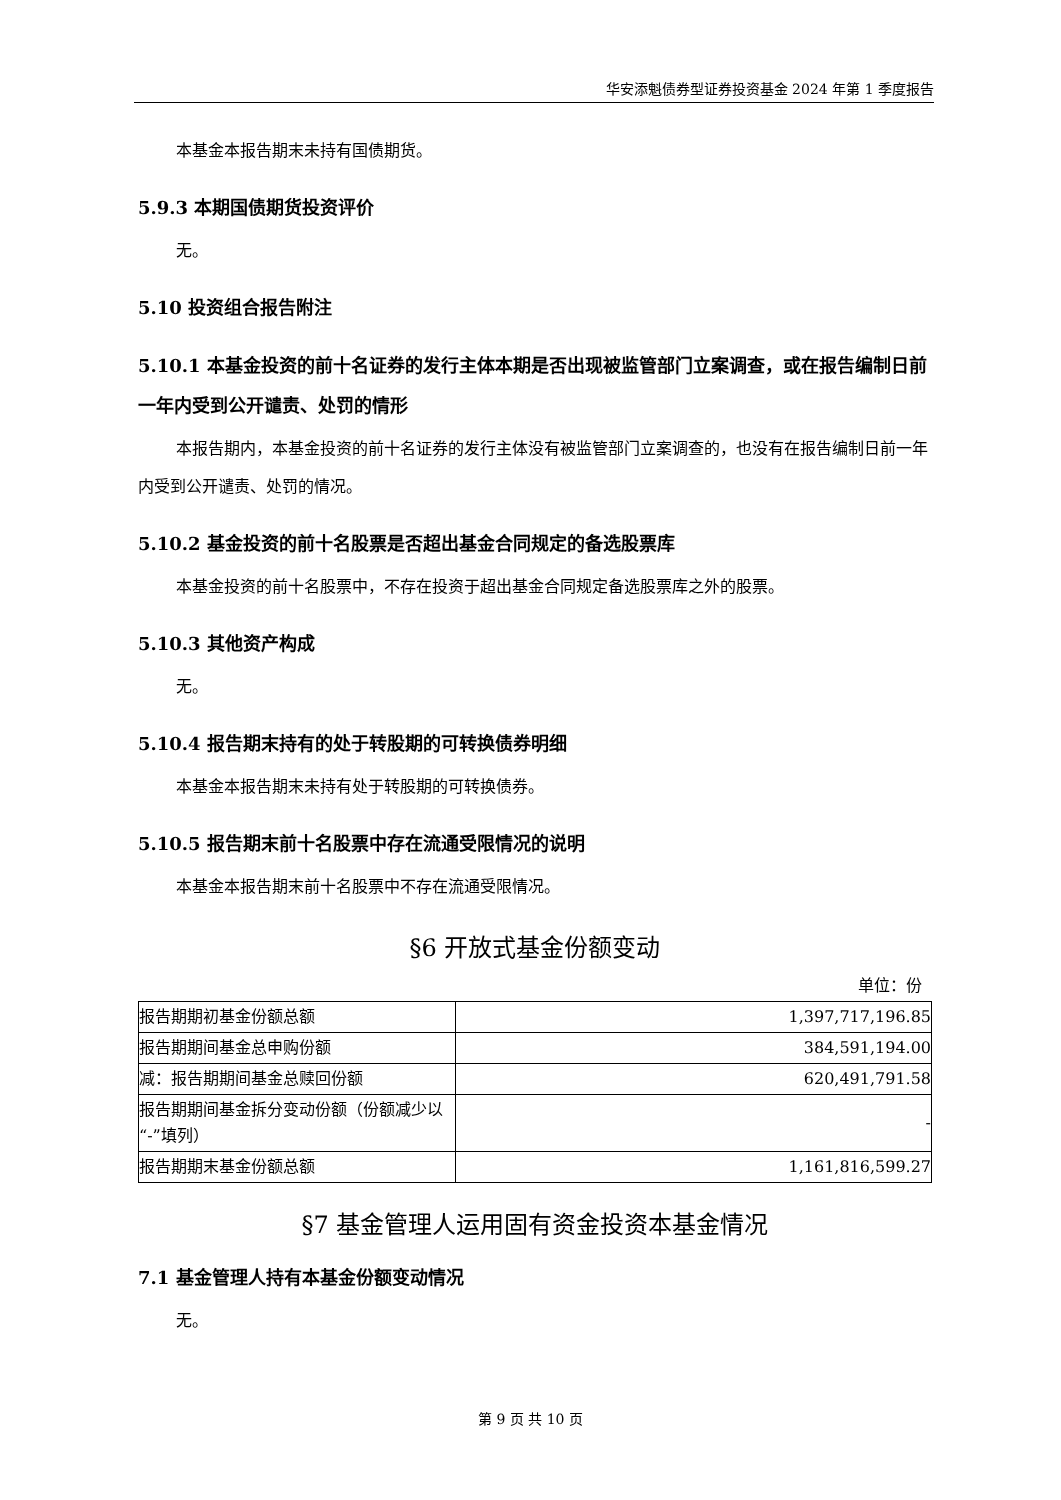华安添魁债券型证券投资基金 2024 年第 1 季度报告
本基金本报告期末未持有国债期货。
5.9.3 本期国债期货投资评价
无。
5.10 投资组合报告附注
5.10.1 本基金投资的前十名证券的发行主体本期是否出现被监管部门立案调查，或在报告编制日前一年内受到公开谴责、处罚的情形
本报告期内，本基金投资的前十名证券的发行主体没有被监管部门立案调查的，也没有在报告编制日前一年内受到公开谴责、处罚的情况。
5.10.2 基金投资的前十名股票是否超出基金合同规定的备选股票库
本基金投资的前十名股票中，不存在投资于超出基金合同规定备选股票库之外的股票。
5.10.3 其他资产构成
无。
5.10.4 报告期末持有的处于转股期的可转换债券明细
本基金本报告期末未持有处于转股期的可转换债券。
5.10.5 报告期末前十名股票中存在流通受限情况的说明
本基金本报告期末前十名股票中不存在流通受限情况。
§6 开放式基金份额变动
单位：份
| 报告期期初基金份额总额 | 1,397,717,196.85 |
| 报告期期间基金总申购份额 | 384,591,194.00 |
| 减：报告期期间基金总赎回份额 | 620,491,791.58 |
| 报告期期间基金拆分变动份额（份额减少以“-”填列） | - |
| 报告期期末基金份额总额 | 1,161,816,599.27 |
§7 基金管理人运用固有资金投资本基金情况
7.1 基金管理人持有本基金份额变动情况
无。
第 9 页 共 10 页